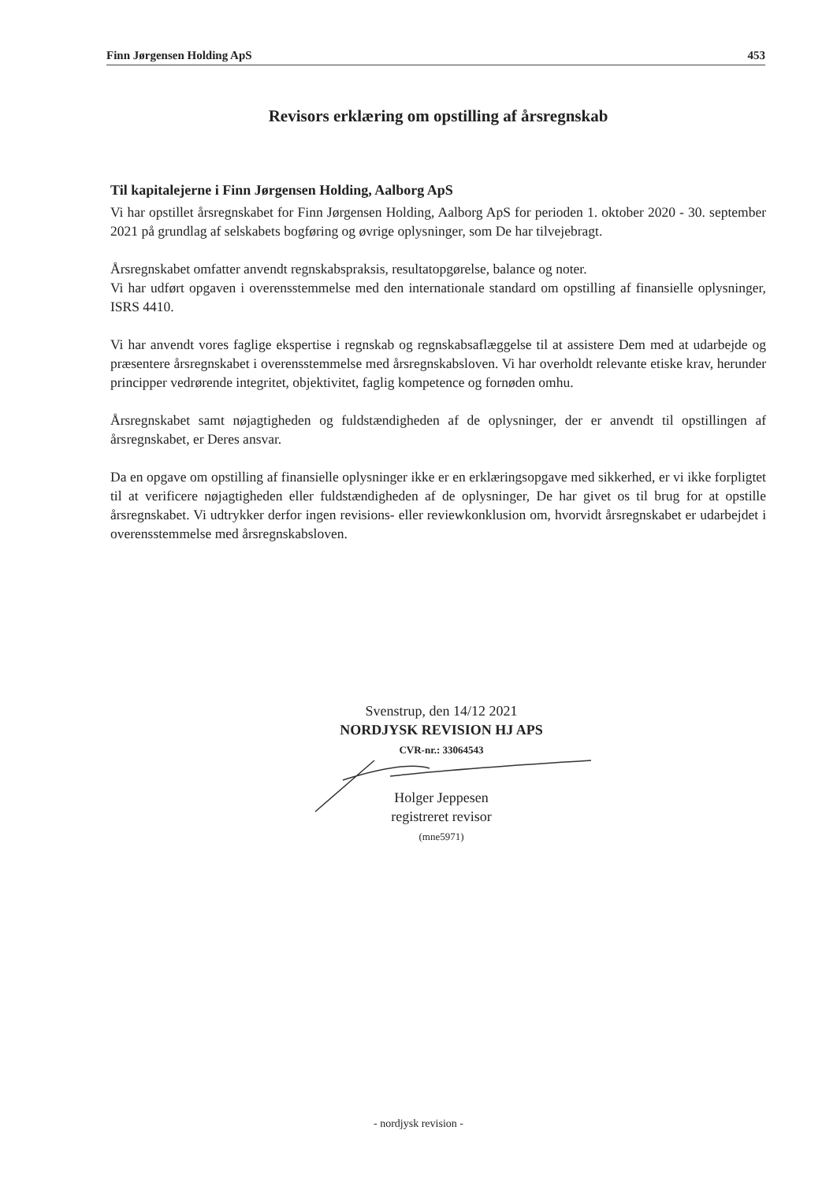Finn Jørgensen Holding ApS 453
Revisors erklæring om opstilling af årsregnskab
Til kapitalejerne i Finn Jørgensen Holding, Aalborg ApS
Vi har opstillet årsregnskabet for Finn Jørgensen Holding, Aalborg ApS for perioden 1. oktober 2020 - 30. september 2021 på grundlag af selskabets bogføring og øvrige oplysninger, som De har tilvejebragt.
Årsregnskabet omfatter anvendt regnskabspraksis, resultatopgørelse, balance og noter.
Vi har udført opgaven i overensstemmelse med den internationale standard om opstilling af finansielle oplysninger, ISRS 4410.
Vi har anvendt vores faglige ekspertise i regnskab og regnskabsaflæggelse til at assistere Dem med at udarbejde og præsentere årsregnskabet i overensstemmelse med årsregnskabsloven. Vi har overholdt relevante etiske krav, herunder principper vedrørende integritet, objektivitet, faglig kompetence og fornøden omhu.
Årsregnskabet samt nøjagtigheden og fuldstændigheden af de oplysninger, der er anvendt til opstillingen af årsregnskabet, er Deres ansvar.
Da en opgave om opstilling af finansielle oplysninger ikke er en erklæringsopgave med sikkerhed, er vi ikke forpligtet til at verificere nøjagtigheden eller fuldstændigheden af de oplysninger, De har givet os til brug for at opstille årsregnskabet. Vi udtrykker derfor ingen revisions- eller reviewkonklusion om, hvorvidt årsregnskabet er udarbejdet i overensstemmelse med årsregnskabsloven.
Svenstrup, den 14/12 2021
NORDJYSK REVISION HJ APS
CVR-nr.: 33064543
Holger Jeppesen
registreret revisor
(mne5971)
- nordjysk revision -